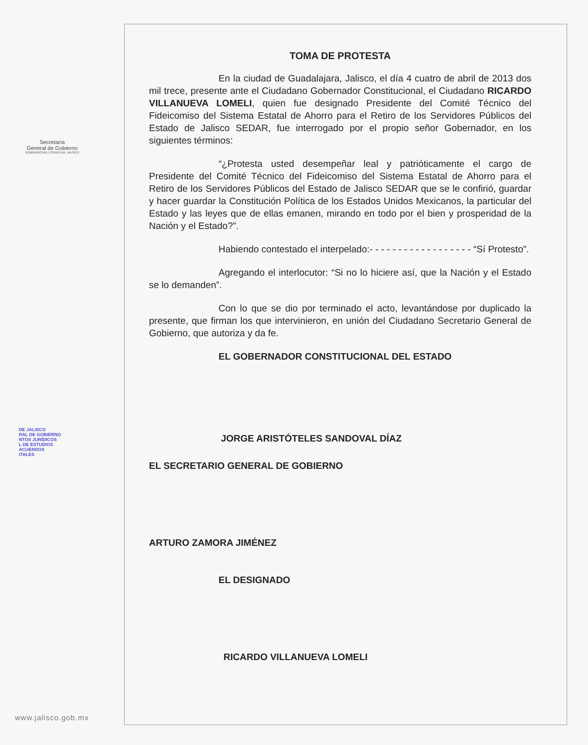Secretaría
General de Gobierno
GOBIERNO DEL ESTADO DE JALISCO
DE JALISCO
RAL DE GOBIERNO
NTOS JURÍDICOS
L DE ESTUDIOS
ACUERDOS
ITALES
www.jalisco.gob.mx
TOMA DE PROTESTA
En la ciudad de Guadalajara, Jalisco, el día 4 cuatro de abril de 2013 dos mil trece, presente ante el Ciudadano Gobernador Constitucional, el Ciudadano RICARDO VILLANUEVA LOMELI, quien fue designado Presidente del Comité Técnico del Fideicomiso del Sistema Estatal de Ahorro para el Retiro de los Servidores Públicos del Estado de Jalisco SEDAR, fue interrogado por el propio señor Gobernador, en los siguientes términos:
“¿Protesta usted desempeñar leal y patrióticamente el cargo de Presidente del Comité Técnico del Fideicomiso del Sistema Estatal de Ahorro para el Retiro de los Servidores Públicos del Estado de Jalisco SEDAR que se le confirió, guardar y hacer guardar la Constitución Política de los Estados Unidos Mexicanos, la particular del Estado y las leyes que de ellas emanen, mirando en todo por el bien y prosperidad de la Nación y el Estado?”.
Habiendo contestado el interpelado:- - - - - - - - - - - - - - - - - - “Sí Protesto”.
Agregando el interlocutor: “Si no lo hiciere así, que la Nación y el Estado se lo demanden”.
Con lo que se dio por terminado el acto, levantándose por duplicado la presente, que firman los que intervinieron, en unión del Ciudadano Secretario General de Gobierno, que autoriza y da fe.
EL GOBERNADOR CONSTITUCIONAL DEL ESTADO
JORGE ARISTÓTELES SANDOVAL DÍAZ
EL SECRETARIO GENERAL DE GOBIERNO
ARTURO ZAMORA JIMÉNEZ
EL DESIGNADO
RICARDO VILLANUEVA LOMELI